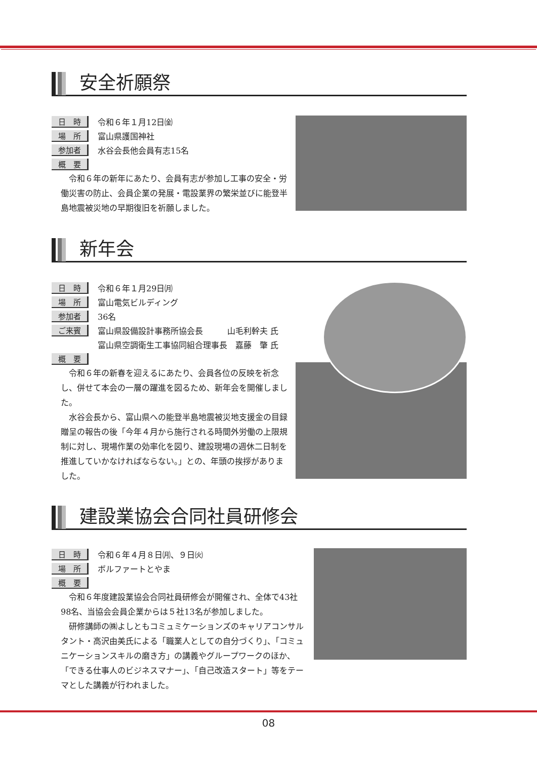安全祈願祭
日　時 令和６年１月12日㈮
場　所 富山県護国神社
参加者 水谷会長他会員有志15名
概　要
令和６年の新年にあたり、会員有志が参加し工事の安全・労働災害の防止、会員企業の発展・電設業界の繁栄並びに能登半島地震被災地の早期復旧を祈願しました。
新年会
日　時 令和６年１月29日㈪
場　所 富山電気ビルディング
参加者 36名
ご来賓 富山県設備設計事務所協会長　　　山毛利幹夫 氏
x富山県空調衛生工事協同組合理事長　嘉藤　肇 氏
概　要
令和６年の新春を迎えるにあたり、会員各位の反映を祈念し、併せて本会の一層の躍進を図るため、新年会を開催しました。
水谷会長から、富山県への能登半島地震被災地支援金の目録贈呈の報告の後「今年４月から施行される時間外労働の上限規制に対し、現場作業の効率化を図り、建設現場の週休二日制を推進していかなければならない。」との、年頭の挨拶がありました。
建設業協会合同社員研修会
日　時 令和６年４月８日㈪、９日㈫
場　所 ボルファートとやま
概　要
令和６年度建設業協会合同社員研修会が開催され、全体で43社98名、当協会会員企業からは５社13名が参加しました。
研修講師の㈱よしともコミュミケーションズのキャリアコンサルタント・高沢由美氏による「職業人としての自分づくり」、「コミュニケーションスキルの磨き方」の講義やグループワークのほか、「できる仕事人のビジネスマナー」、「自己改造スタート」等をテーマとした講義が行われました。
08